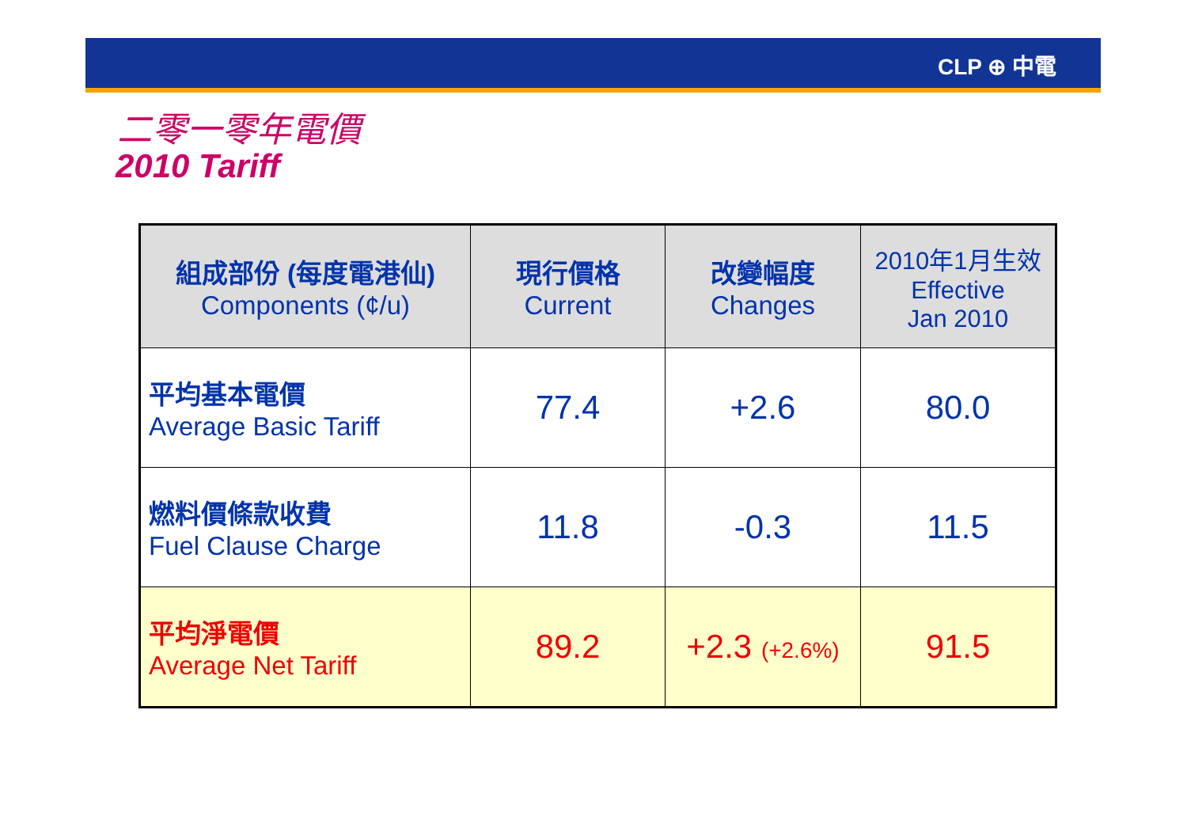CLP ⊕ 中電
二零一零年電價
2010 Tariff
| 組成部份 (每度電港仙) Components (¢/u) | 現行價格 Current | 改變幅度 Changes | 2010年1月生效 Effective Jan 2010 |
| --- | --- | --- | --- |
| 平均基本電價 Average Basic Tariff | 77.4 | +2.6 | 80.0 |
| 燃料價條款收費 Fuel Clause Charge | 11.8 | -0.3 | 11.5 |
| 平均淨電價 Average Net Tariff | 89.2 | +2.3 (+2.6%) | 91.5 |